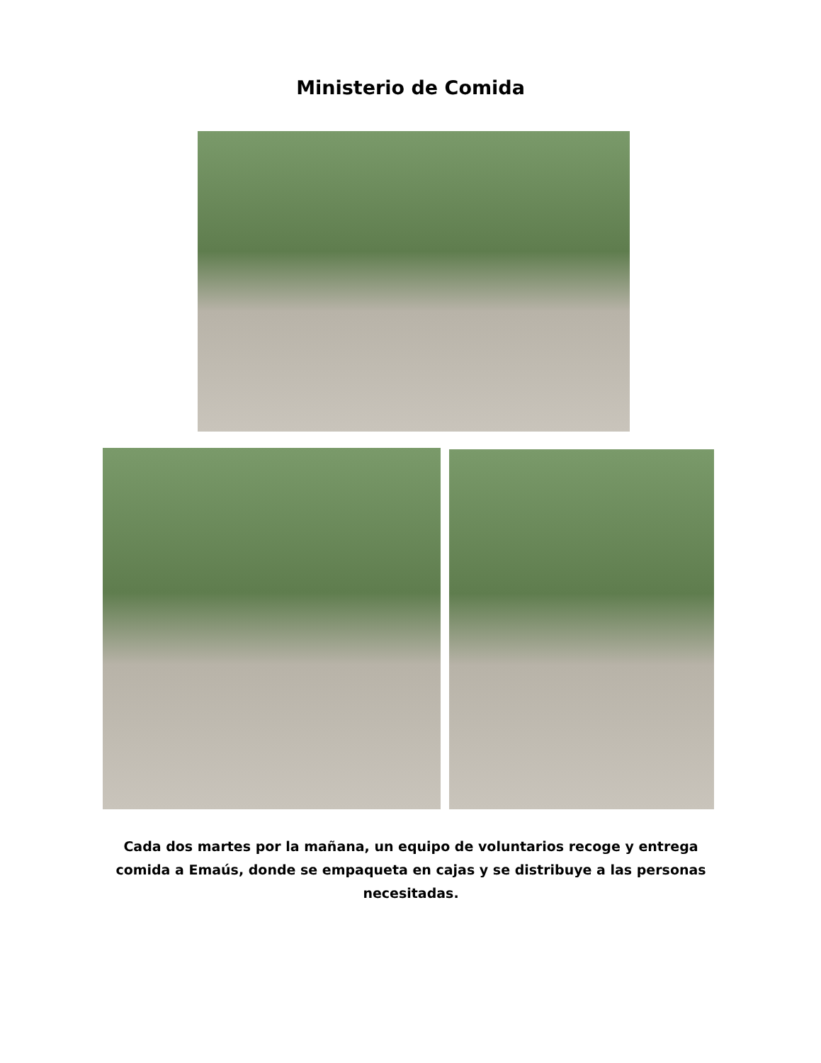Ministerio de Comida
Cada dos martes por la mañana, un equipo de voluntarios recoge y entrega comida a Emaús, donde se empaqueta en cajas y se distribuye a las personas necesitadas.